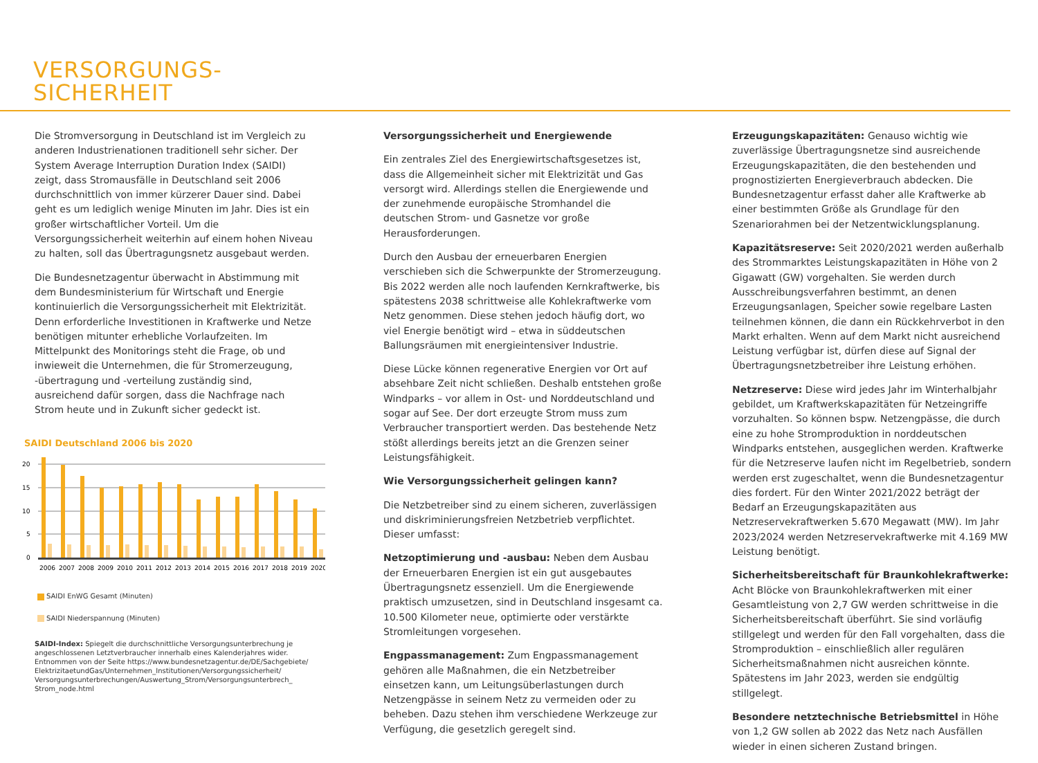VERSORGUNGS-
SICHERHEIT
Die Stromversorgung in Deutschland ist im Vergleich zu anderen Industrienationen traditionell sehr sicher. Der System Average Interruption Duration Index (SAIDI) zeigt, dass Stromausfälle in Deutschland seit 2006 durchschnittlich von immer kürzerer Dauer sind. Dabei geht es um lediglich wenige Minuten im Jahr. Dies ist ein großer wirtschaftlicher Vorteil. Um die Versorgungssicherheit weiterhin auf einem hohen Niveau zu halten, soll das Übertragungsnetz ausgebaut werden.
Die Bundesnetzagentur überwacht in Abstimmung mit dem Bundesministerium für Wirtschaft und Energie kontinuierlich die Versorgungssicherheit mit Elektrizität. Denn erforderliche Investitionen in Kraftwerke und Netze benötigen mitunter erhebliche Vorlaufzeiten. Im Mittelpunkt des Monitorings steht die Frage, ob und inwieweit die Unternehmen, die für Stromerzeugung, -übertragung und -verteilung zuständig sind, ausreichend dafür sorgen, dass die Nachfrage nach Strom heute und in Zukunft sicher gedeckt ist.
SAIDI Deutschland 2006 bis 2020
20
15
10
5
0
2006
2007
2008
2009
2010
2011
2012
2013
2014
2015
2016
2017
2018
2019
2020
SAIDI EnWG Gesamt (Minuten)
SAIDI Niederspannung (Minuten)
SAIDI-Index: Spiegelt die durchschnittliche Versorgungsunterbrechung je angeschlossenen Letztverbraucher innerhalb eines Kalenderjahres wider. Entnommen von der Seite https://www.bundesnetzagentur.de/DE/Sachgebiete/ ElektrizitaetundGas/Unternehmen_Institutionen/Versorgungssicherheit/ Versorgungsunterbrechungen/Auswertung_Strom/Versorgungsunterbrech_ Strom_node.html
Versorgungssicherheit und Energiewende
Ein zentrales Ziel des Energiewirtschaftsgesetzes ist, dass die Allgemeinheit sicher mit Elektrizität und Gas versorgt wird. Allerdings stellen die Energiewende und der zunehmende europäische Stromhandel die deutschen Strom- und Gasnetze vor große Herausforderungen.
Durch den Ausbau der erneuerbaren Energien verschieben sich die Schwerpunkte der Stromerzeugung. Bis 2022 werden alle noch laufenden Kernkraftwerke, bis spätestens 2038 schrittweise alle Kohlekraftwerke vom Netz genommen. Diese stehen jedoch häufig dort, wo viel Energie benötigt wird – etwa in süddeutschen Ballungsräumen mit energieintensiver Industrie.
Diese Lücke können regenerative Energien vor Ort auf absehbare Zeit nicht schließen. Deshalb entstehen große Windparks – vor allem in Ost- und Norddeutschland und sogar auf See. Der dort erzeugte Strom muss zum Verbraucher transportiert werden. Das bestehende Netz stößt allerdings bereits jetzt an die Grenzen seiner Leistungsfähigkeit.
Wie Versorgungssicherheit gelingen kann?
Die Netzbetreiber sind zu einem sicheren, zuverlässigen und diskriminierungsfreien Netzbetrieb verpflichtet. Dieser umfasst:
Netzoptimierung und -ausbau: Neben dem Ausbau der Erneuerbaren Energien ist ein gut ausgebautes Übertragungsnetz essenziell. Um die Energiewende praktisch umzusetzen, sind in Deutschland insgesamt ca. 10.500 Kilometer neue, optimierte oder verstärkte Stromleitungen vorgesehen.
Engpassmanagement: Zum Engpassmanagement gehören alle Maßnahmen, die ein Netzbetreiber einsetzen kann, um Leitungsüberlastungen durch Netzengpässe in seinem Netz zu vermeiden oder zu beheben. Dazu stehen ihm verschiedene Werkzeuge zur Verfügung, die gesetzlich geregelt sind.
Erzeugungskapazitäten: Genauso wichtig wie zuverlässige Übertragungsnetze sind ausreichende Erzeugungskapazitäten, die den bestehenden und prognostizierten Energieverbrauch abdecken. Die Bundesnetzagentur erfasst daher alle Kraftwerke ab einer bestimmten Größe als Grundlage für den Szenariorahmen bei der Netzentwicklungsplanung.
Kapazitätsreserve: Seit 2020/2021 werden außerhalb des Strommarktes Leistungskapazitäten in Höhe von 2 Gigawatt (GW) vorgehalten. Sie werden durch Ausschreibungsverfahren bestimmt, an denen Erzeugungsanlagen, Speicher sowie regelbare Lasten teilnehmen können, die dann ein Rückkehrverbot in den Markt erhalten. Wenn auf dem Markt nicht ausreichend Leistung verfügbar ist, dürfen diese auf Signal der Übertragungsnetzbetreiber ihre Leistung erhöhen.
Netzreserve: Diese wird jedes Jahr im Winterhalbjahr gebildet, um Kraftwerkskapazitäten für Netzeingriffe vorzuhalten. So können bspw. Netzengpässe, die durch eine zu hohe Stromproduktion in norddeutschen Windparks entstehen, ausgeglichen werden. Kraftwerke für die Netzreserve laufen nicht im Regelbetrieb, sondern werden erst zugeschaltet, wenn die Bundesnetzagentur dies fordert. Für den Winter 2021/2022 beträgt der Bedarf an Erzeugungskapazitäten aus Netzreservekraftwerken 5.670 Megawatt (MW). Im Jahr 2023/2024 werden Netzreservekraftwerke mit 4.169 MW Leistung benötigt.
Sicherheitsbereitschaft für Braunkohlekraftwerke: Acht Blöcke von Braunkohlekraftwerken mit einer Gesamtleistung von 2,7 GW werden schrittweise in die Sicherheitsbereitschaft überführt. Sie sind vorläufig stillgelegt und werden für den Fall vorgehalten, dass die Stromproduktion – einschließlich aller regulären Sicherheitsmaßnahmen nicht ausreichen könnte. Spätestens im Jahr 2023, werden sie endgültig stillgelegt.
Besondere netztechnische Betriebsmittel in Höhe von 1,2 GW sollen ab 2022 das Netz nach Ausfällen wieder in einen sicheren Zustand bringen.